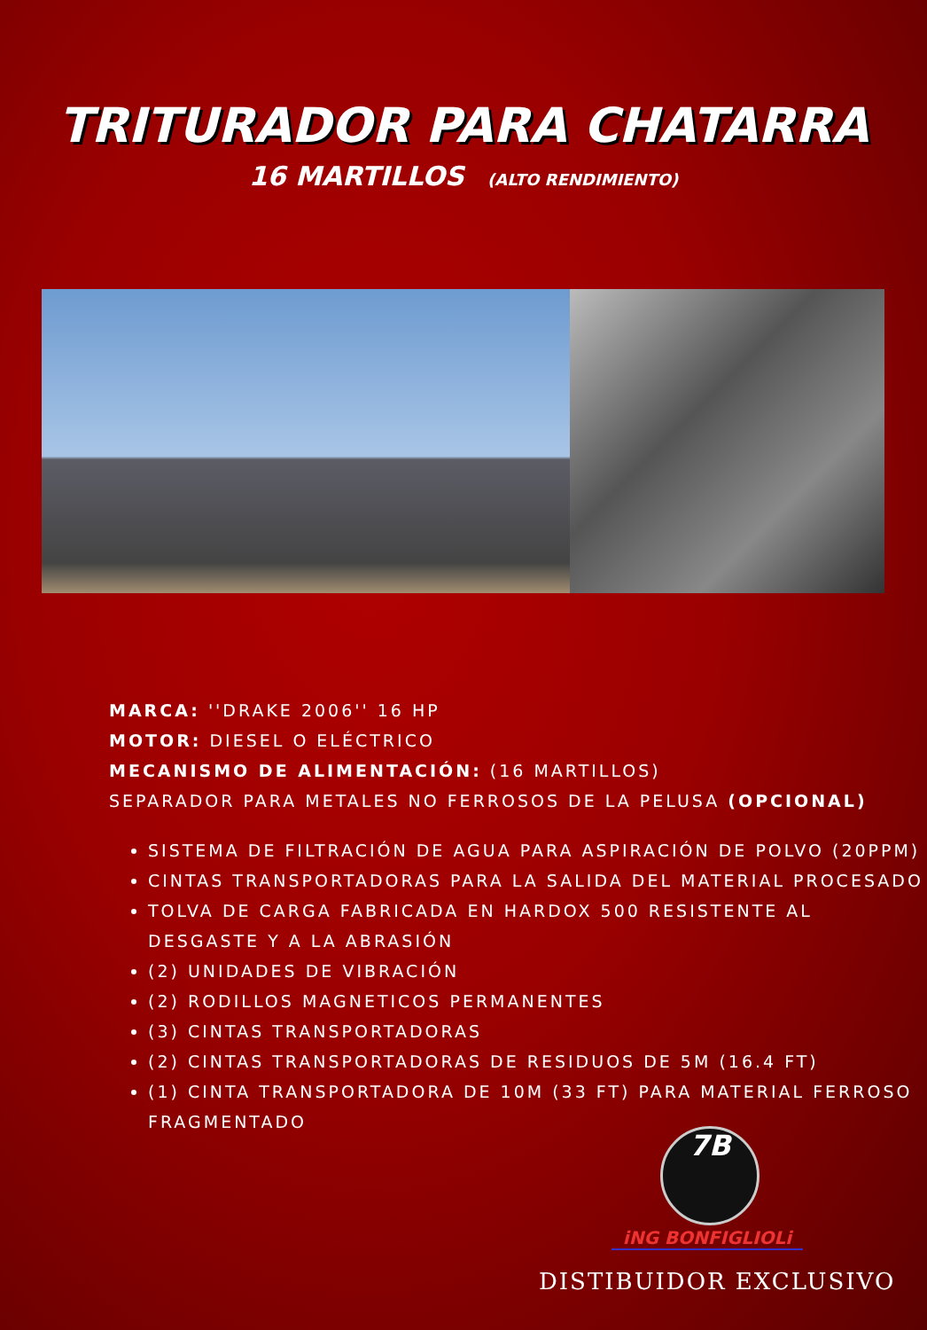TRITURADOR PARA CHATARRA
16 MARTILLOS (ALTO RENDIMIENTO)
MARCA: ''DRAKE 2006'' 16 HP
MOTOR: DIESEL O ELÉCTRICO
MECANISMO DE ALIMENTACIÓN: (16 MARTILLOS)
SEPARADOR PARA METALES NO FERROSOS DE LA PELUSA (OPCIONAL)
SISTEMA DE FILTRACIÓN DE AGUA PARA ASPIRACIÓN DE POLVO (20PPM)
CINTAS TRANSPORTADORAS PARA LA SALIDA DEL MATERIAL PROCESADO
TOLVA DE CARGA FABRICADA EN HARDOX 500 RESISTENTE AL DESGASTE Y A LA ABRASIÓN
(2) UNIDADES DE VIBRACIÓN
(2) RODILLOS MAGNETICOS PERMANENTES
(3) CINTAS TRANSPORTADORAS
(2) CINTAS TRANSPORTADORAS DE RESIDUOS DE 5M (16.4 FT)
(1) CINTA TRANSPORTADORA DE 10M (33 FT) PARA MATERIAL FERROSO FRAGMENTADO
7B
iNG BONFIGLIOLi
DISTIBUIDOR EXCLUSIVO